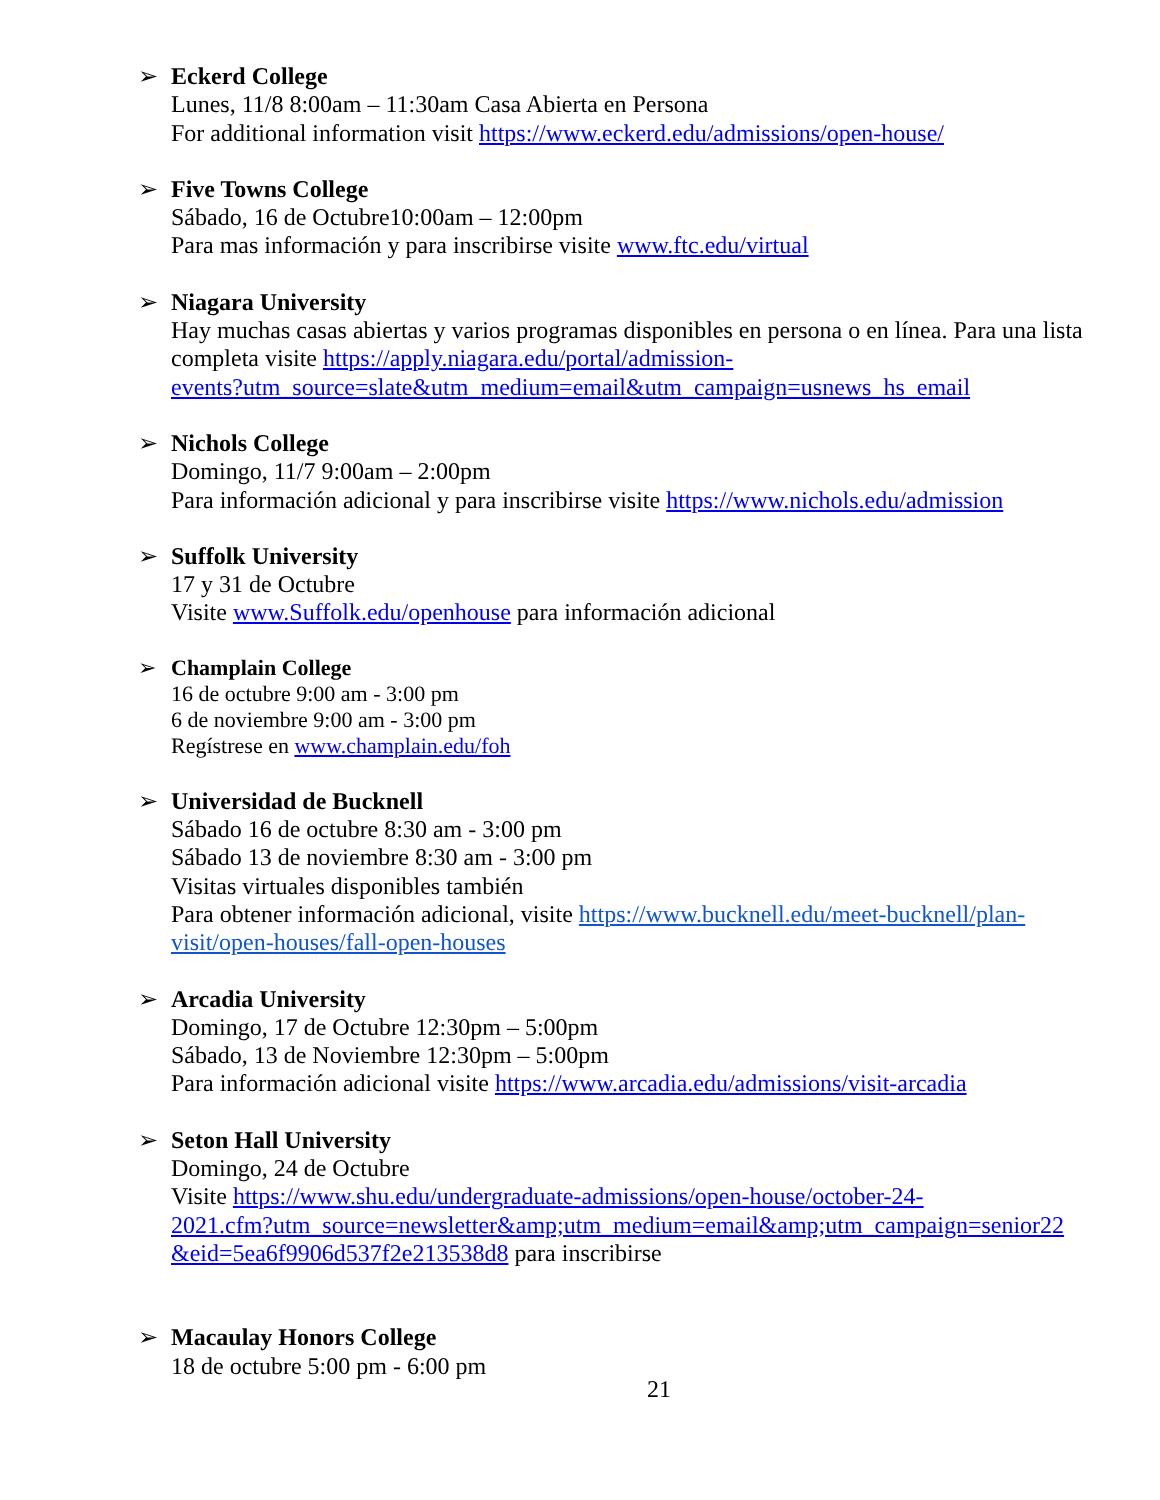➢ Eckerd College
Lunes, 11/8 8:00am – 11:30am Casa Abierta en Persona
For additional information visit https://www.eckerd.edu/admissions/open-house/
➢ Five Towns College
Sábado, 16 de Octubre10:00am – 12:00pm
Para mas información y para inscribirse visite www.ftc.edu/virtual
➢ Niagara University
Hay muchas casas abiertas y varios programas disponibles en persona o en línea. Para una lista completa visite https://apply.niagara.edu/portal/admission-
events?utm_source=slate&utm_medium=email&utm_campaign=usnews_hs_email
➢ Nichols College
Domingo, 11/7 9:00am – 2:00pm
Para información adicional y para inscribirse visite https://www.nichols.edu/admission
➢ Suffolk University
17 y 31 de Octubre
Visite www.Suffolk.edu/openhouse para información adicional
➢ Champlain College
16 de octubre 9:00 am - 3:00 pm
6 de noviembre 9:00 am - 3:00 pm
Regístrese en www.champlain.edu/foh
➢ Universidad de Bucknell
Sábado 16 de octubre 8:30 am - 3:00 pm
Sábado 13 de noviembre 8:30 am - 3:00 pm
Visitas virtuales disponibles también
Para obtener información adicional, visite https://www.bucknell.edu/meet-bucknell/plan-visit/open-houses/fall-open-houses
➢ Arcadia University
Domingo, 17 de Octubre 12:30pm – 5:00pm
Sábado, 13 de Noviembre 12:30pm – 5:00pm
Para información adicional visite https://www.arcadia.edu/admissions/visit-arcadia
➢ Seton Hall University
Domingo, 24 de Octubre
Visite https://www.shu.edu/undergraduate-admissions/open-house/october-24-
2021.cfm?utm_source=newsletter&amp;utm_medium=email&amp;utm_campaign=senior22
&eid=5ea6f9906d537f2e213538d8 para inscribirse
➢ Macaulay Honors College
18 de octubre 5:00 pm - 6:00 pm
21